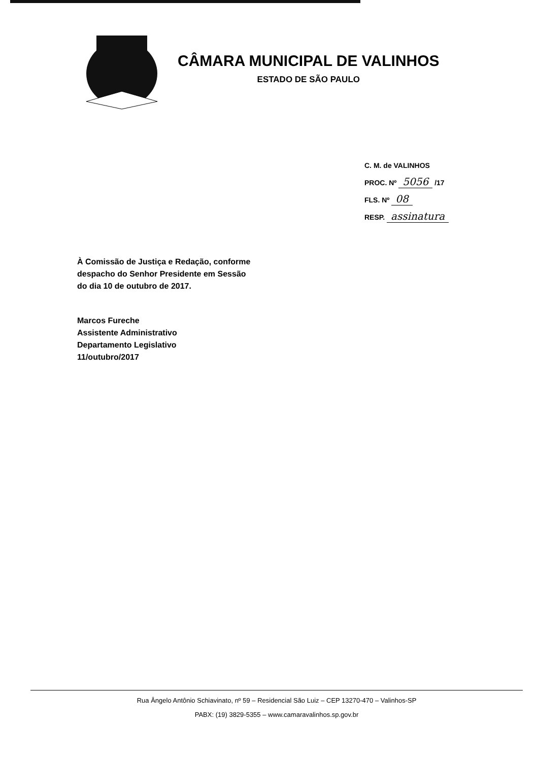CÂMARA MUNICIPAL DE VALINHOS
ESTADO DE SÃO PAULO
C. M. de VALINHOS
PROC. Nº 5056 /17
FLS. Nº 08
RESP. assinatura
À Comissão de Justiça e Redação, conforme
despacho do Senhor Presidente em Sessão
do dia 10 de outubro de 2017.
Marcos Fureche
Assistente Administrativo
Departamento Legislativo
11/outubro/2017
Rua Ângelo Antônio Schiavinato, nº 59 – Residencial São Luiz – CEP 13270-470 – Valinhos-SP
PABX: (19) 3829-5355 – www.camaravalinhos.sp.gov.br